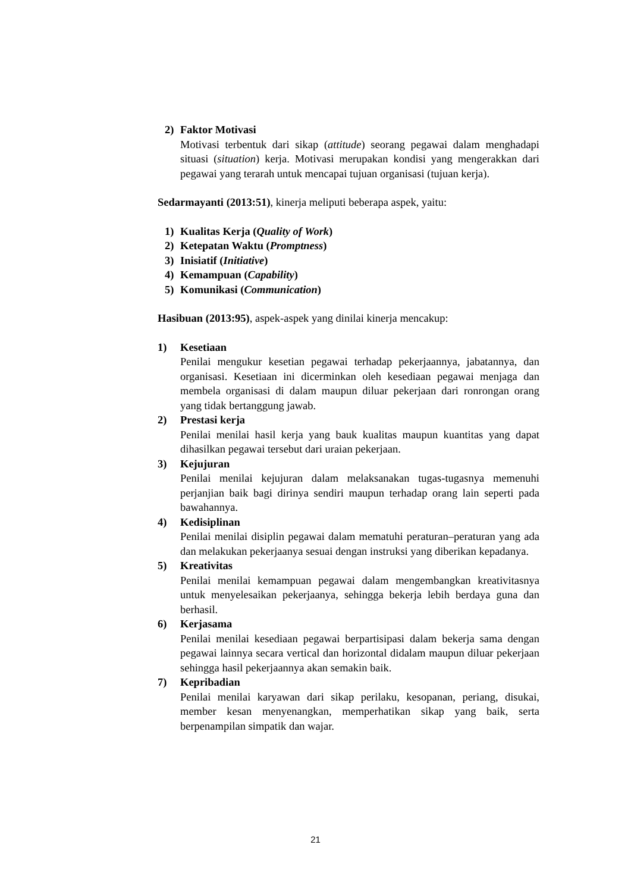2) Faktor Motivasi
Motivasi terbentuk dari sikap (attitude) seorang pegawai dalam menghadapi situasi (situation) kerja. Motivasi merupakan kondisi yang mengerakkan dari pegawai yang terarah untuk mencapai tujuan organisasi (tujuan kerja).
Sedarmayanti (2013:51), kinerja meliputi beberapa aspek, yaitu:
1) Kualitas Kerja (Quality of Work)
2) Ketepatan Waktu (Promptness)
3) Inisiatif (Initiative)
4) Kemampuan (Capability)
5) Komunikasi (Communication)
Hasibuan (2013:95), aspek-aspek yang dinilai kinerja mencakup:
1) Kesetiaan
Penilai mengukur kesetian pegawai terhadap pekerjaannya, jabatannya, dan organisasi. Kesetiaan ini dicerminkan oleh kesediaan pegawai menjaga dan membela organisasi di dalam maupun diluar pekerjaan dari ronrongan orang yang tidak bertanggung jawab.
2) Prestasi kerja
Penilai menilai hasil kerja yang bauk kualitas maupun kuantitas yang dapat dihasilkan pegawai tersebut dari uraian pekerjaan.
3) Kejujuran
Penilai menilai kejujuran dalam melaksanakan tugas-tugasnya memenuhi perjanjian baik bagi dirinya sendiri maupun terhadap orang lain seperti pada bawahannya.
4) Kedisiplinan
Penilai menilai disiplin pegawai dalam mematuhi peraturan–peraturan yang ada dan melakukan pekerjaanya sesuai dengan instruksi yang diberikan kepadanya.
5) Kreativitas
Penilai menilai kemampuan pegawai dalam mengembangkan kreativitasnya untuk menyelesaikan pekerjaanya, sehingga bekerja lebih berdaya guna dan berhasil.
6) Kerjasama
Penilai menilai kesediaan pegawai berpartisipasi dalam bekerja sama dengan pegawai lainnya secara vertical dan horizontal didalam maupun diluar pekerjaan sehingga hasil pekerjaannya akan semakin baik.
7) Kepribadian
Penilai menilai karyawan dari sikap perilaku, kesopanan, periang, disukai, member kesan menyenangkan, memperhatikan sikap yang baik, serta berpenampilan simpatik dan wajar.
21